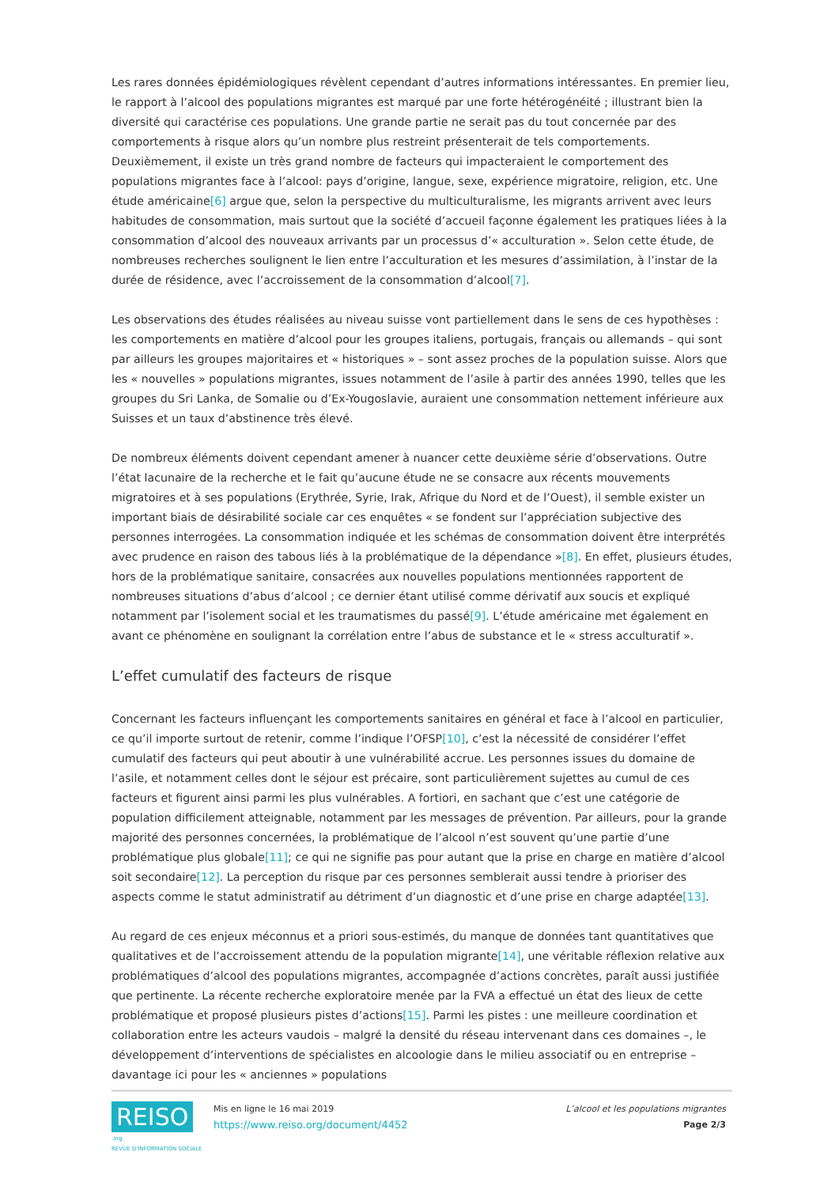Les rares données épidémiologiques révèlent cependant d’autres informations intéressantes. En premier lieu, le rapport à l’alcool des populations migrantes est marqué par une forte hétérogénéité ; illustrant bien la diversité qui caractérise ces populations. Une grande partie ne serait pas du tout concernée par des comportements à risque alors qu’un nombre plus restreint présenterait de tels comportements. Deuxièmement, il existe un très grand nombre de facteurs qui impacteraient le comportement des populations migrantes face à l’alcool: pays d’origine, langue, sexe, expérience migratoire, religion, etc. Une étude américaine[6] argue que, selon la perspective du multiculturalisme, les migrants arrivent avec leurs habitudes de consommation, mais surtout que la société d’accueil façonne également les pratiques liées à la consommation d’alcool des nouveaux arrivants par un processus d’« acculturation ». Selon cette étude, de nombreuses recherches soulignent le lien entre l’acculturation et les mesures d’assimilation, à l’instar de la durée de résidence, avec l’accroissement de la consommation d’alcool[7].
Les observations des études réalisées au niveau suisse vont partiellement dans le sens de ces hypothèses : les comportements en matière d’alcool pour les groupes italiens, portugais, français ou allemands – qui sont par ailleurs les groupes majoritaires et « historiques » – sont assez proches de la population suisse. Alors que les « nouvelles » populations migrantes, issues notamment de l’asile à partir des années 1990, telles que les groupes du Sri Lanka, de Somalie ou d’Ex-Yougoslavie, auraient une consommation nettement inférieure aux Suisses et un taux d’abstinence très élevé.
De nombreux éléments doivent cependant amener à nuancer cette deuxième série d’observations. Outre l’état lacunaire de la recherche et le fait qu’aucune étude ne se consacre aux récents mouvements migratoires et à ses populations (Erythrée, Syrie, Irak, Afrique du Nord et de l’Ouest), il semble exister un important biais de désirabilité sociale car ces enquêtes « se fondent sur l’appréciation subjective des personnes interrogées. La consommation indiquée et les schémas de consommation doivent être interprétés avec prudence en raison des tabous liés à la problématique de la dépendance »[8]. En effet, plusieurs études, hors de la problématique sanitaire, consacrées aux nouvelles populations mentionnées rapportent de nombreuses situations d’abus d’alcool ; ce dernier étant utilisé comme dérivatif aux soucis et expliqué notamment par l’isolement social et les traumatismes du passé[9]. L’étude américaine met également en avant ce phénomène en soulignant la corrélation entre l’abus de substance et le « stress acculturatif ».
L’effet cumulatif des facteurs de risque
Concernant les facteurs influençant les comportements sanitaires en général et face à l’alcool en particulier, ce qu’il importe surtout de retenir, comme l’indique l’OFSP[10], c’est la nécessité de considérer l’effet cumulatif des facteurs qui peut aboutir à une vulnérabilité accrue. Les personnes issues du domaine de l’asile, et notamment celles dont le séjour est précaire, sont particulièrement sujettes au cumul de ces facteurs et figurent ainsi parmi les plus vulnérables. A fortiori, en sachant que c’est une catégorie de population difficilement atteignable, notamment par les messages de prévention. Par ailleurs, pour la grande majorité des personnes concernées, la problématique de l’alcool n’est souvent qu’une partie d’une problématique plus globale[11]; ce qui ne signifie pas pour autant que la prise en charge en matière d’alcool soit secondaire[12]. La perception du risque par ces personnes semblerait aussi tendre à prioriser des aspects comme le statut administratif au détriment d’un diagnostic et d’une prise en charge adaptée[13].
Au regard de ces enjeux méconnus et a priori sous-estimés, du manque de données tant quantitatives que qualitatives et de l’accroissement attendu de la population migrante[14], une véritable réflexion relative aux problématiques d’alcool des populations migrantes, accompagnée d’actions concrètes, paraît aussi justifiée que pertinente. La récente recherche exploratoire menée par la FVA a effectué un état des lieux de cette problématique et proposé plusieurs pistes d’actions[15]. Parmi les pistes : une meilleure coordination et collaboration entre les acteurs vaudois – malgré la densité du réseau intervenant dans ces domaines –, le développement d’interventions de spécialistes en alcoologie dans le milieu associatif ou en entreprise – davantage ici pour les « anciennes » populations
REISO.org
REVUE D'INFORMATION SOCIALE
Mis en ligne le 16 mai 2019
https://www.reiso.org/document/4452
L’alcool et les populations migrantes
Page 2/3